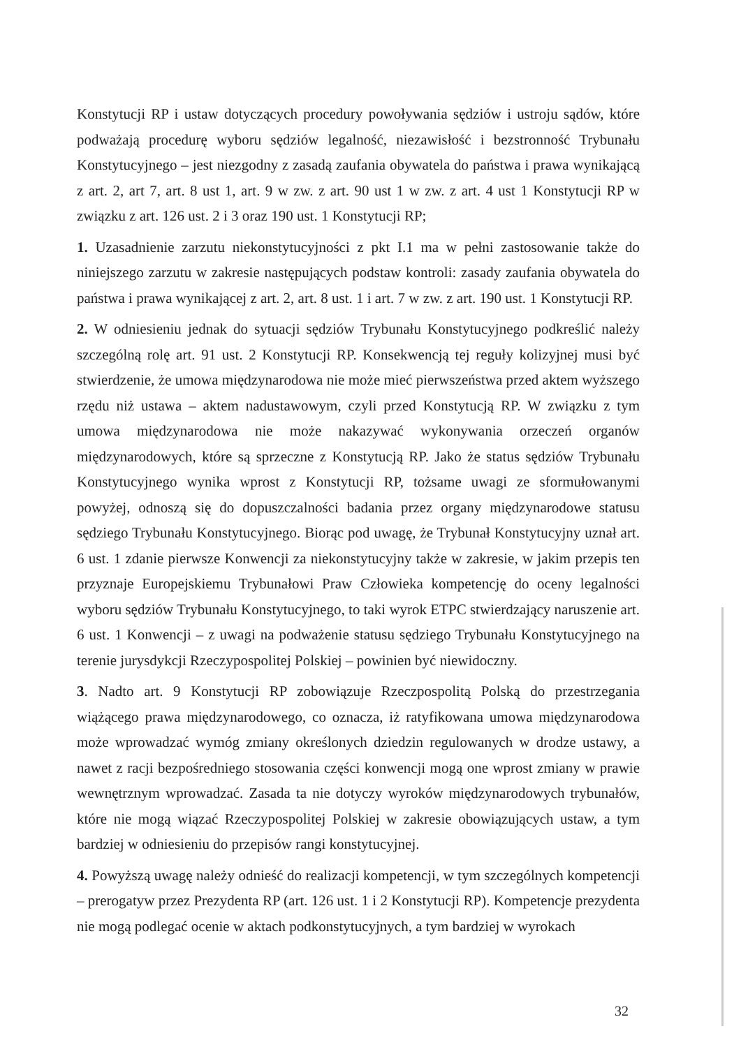Konstytucji RP i ustaw dotyczących procedury powoływania sędziów i ustroju sądów, które podważają procedurę wyboru sędziów legalność, niezawisłość i bezstronność Trybunału Konstytucyjnego – jest niezgodny z zasadą zaufania obywatela do państwa i prawa wynikającą z art. 2, art 7, art. 8 ust 1, art. 9 w zw. z art. 90 ust 1 w zw. z art. 4 ust 1 Konstytucji RP w związku z art. 126 ust. 2 i 3 oraz 190 ust. 1 Konstytucji RP;
1. Uzasadnienie zarzutu niekonstytucyjności z pkt I.1 ma w pełni zastosowanie także do niniejszego zarzutu w zakresie następujących podstaw kontroli: zasady zaufania obywatela do państwa i prawa wynikającej z art. 2, art. 8 ust. 1 i art. 7 w zw. z art. 190 ust. 1 Konstytucji RP.
2. W odniesieniu jednak do sytuacji sędziów Trybunału Konstytucyjnego podkreślić należy szczególną rolę art. 91 ust. 2 Konstytucji RP. Konsekwencją tej reguły kolizyjnej musi być stwierdzenie, że umowa międzynarodowa nie może mieć pierwszeństwa przed aktem wyższego rzędu niż ustawa – aktem nadustawowym, czyli przed Konstytucją RP. W związku z tym umowa międzynarodowa nie może nakazywać wykonywania orzeczeń organów międzynarodowych, które są sprzeczne z Konstytucją RP. Jako że status sędziów Trybunału Konstytucyjnego wynika wprost z Konstytucji RP, tożsame uwagi ze sformułowanymi powyżej, odnoszą się do dopuszczalności badania przez organy międzynarodowe statusu sędziego Trybunału Konstytucyjnego. Biorąc pod uwagę, że Trybunał Konstytucyjny uznał art. 6 ust. 1 zdanie pierwsze Konwencji za niekonstytucyjny także w zakresie, w jakim przepis ten przyznaje Europejskiemu Trybunałowi Praw Człowieka kompetencję do oceny legalności wyboru sędziów Trybunału Konstytucyjnego, to taki wyrok ETPC stwierdzający naruszenie art. 6 ust. 1 Konwencji – z uwagi na podważenie statusu sędziego Trybunału Konstytucyjnego na terenie jurysdykcji Rzeczypospolitej Polskiej – powinien być niewidoczny.
3. Nadto art. 9 Konstytucji RP zobowiązuje Rzeczpospolitą Polską do przestrzegania wiążącego prawa międzynarodowego, co oznacza, iż ratyfikowana umowa międzynarodowa może wprowadzać wymóg zmiany określonych dziedzin regulowanych w drodze ustawy, a nawet z racji bezpośredniego stosowania części konwencji mogą one wprost zmiany w prawie wewnętrznym wprowadzać. Zasada ta nie dotyczy wyroków międzynarodowych trybunałów, które nie mogą wiązać Rzeczypospolitej Polskiej w zakresie obowiązujących ustaw, a tym bardziej w odniesieniu do przepisów rangi konstytucyjnej.
4. Powyższą uwagę należy odnieść do realizacji kompetencji, w tym szczególnych kompetencji – prerogatyw przez Prezydenta RP (art. 126 ust. 1 i 2 Konstytucji RP). Kompetencje prezydenta nie mogą podlegać ocenie w aktach podkonstytucyjnych, a tym bardziej w wyrokach
32